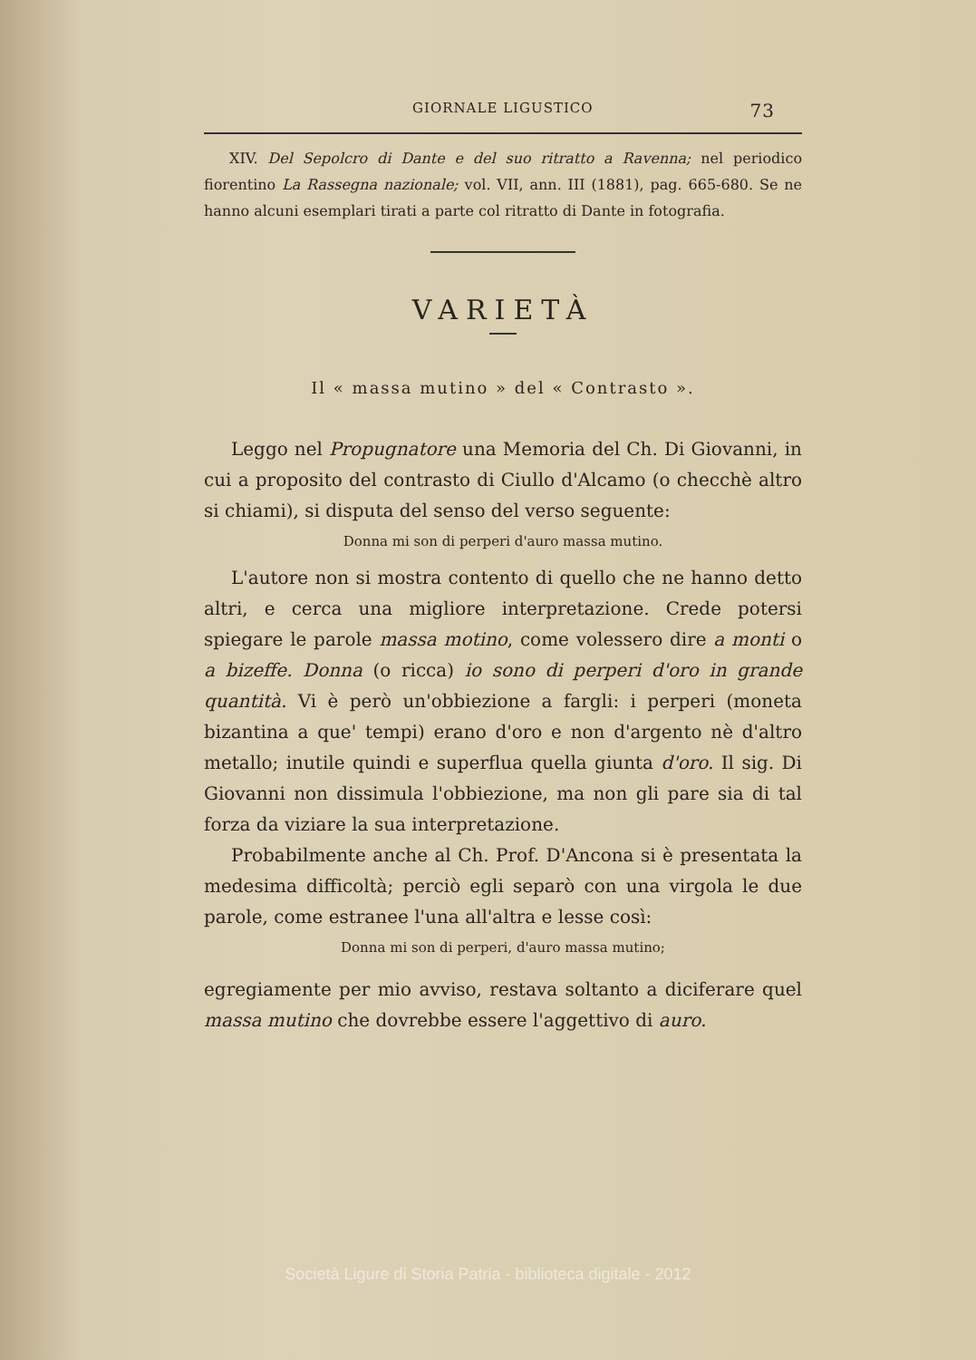GIORNALE LIGUSTICO 73
XIV. Del Sepolcro di Dante e del suo ritratto a Ravenna; nel periodico fiorentino La Rassegna nazionale; vol. VII, ann. III (1881), pag. 665-680. Se ne hanno alcuni esemplari tirati a parte col ritratto di Dante in fotografia.
VARIETÀ
Il « massa mutino » del « Contrasto ».
Leggo nel Propugnatore una Memoria del Ch. Di Giovanni, in cui a proposito del contrasto di Ciullo d'Alcamo (o checchè altro si chiami), si disputa del senso del verso seguente:
Donna mi son di perperi d'auro massa mutino.
L'autore non si mostra contento di quello che ne hanno detto altri, e cerca una migliore interpretazione. Crede potersi spiegare le parole massa motino, come volessero dire a monti o a bizeffe. Donna (o ricca) io sono di perperi d'oro in grande quantità. Vi è però un'obbiezione a fargli: i perperi (moneta bizantina a que' tempi) erano d'oro e non d'argento nè d'altro metallo; inutile quindi e superflua quella giunta d'oro. Il sig. Di Giovanni non dissimula l'obbiezione, ma non gli pare sia di tal forza da viziare la sua interpretazione.
Probabilmente anche al Ch. Prof. D'Ancona si è presentata la medesima difficoltà; perciò egli separò con una virgola le due parole, come estranee l'una all'altra e lesse così:
Donna mi son di perperi, d'auro massa mutino;
egregiamente per mio avviso, restava soltanto a diciferare quel massa mutino che dovrebbe essere l'aggettivo di auro.
Società Ligure di Storia Patria - biblioteca digitale - 2012